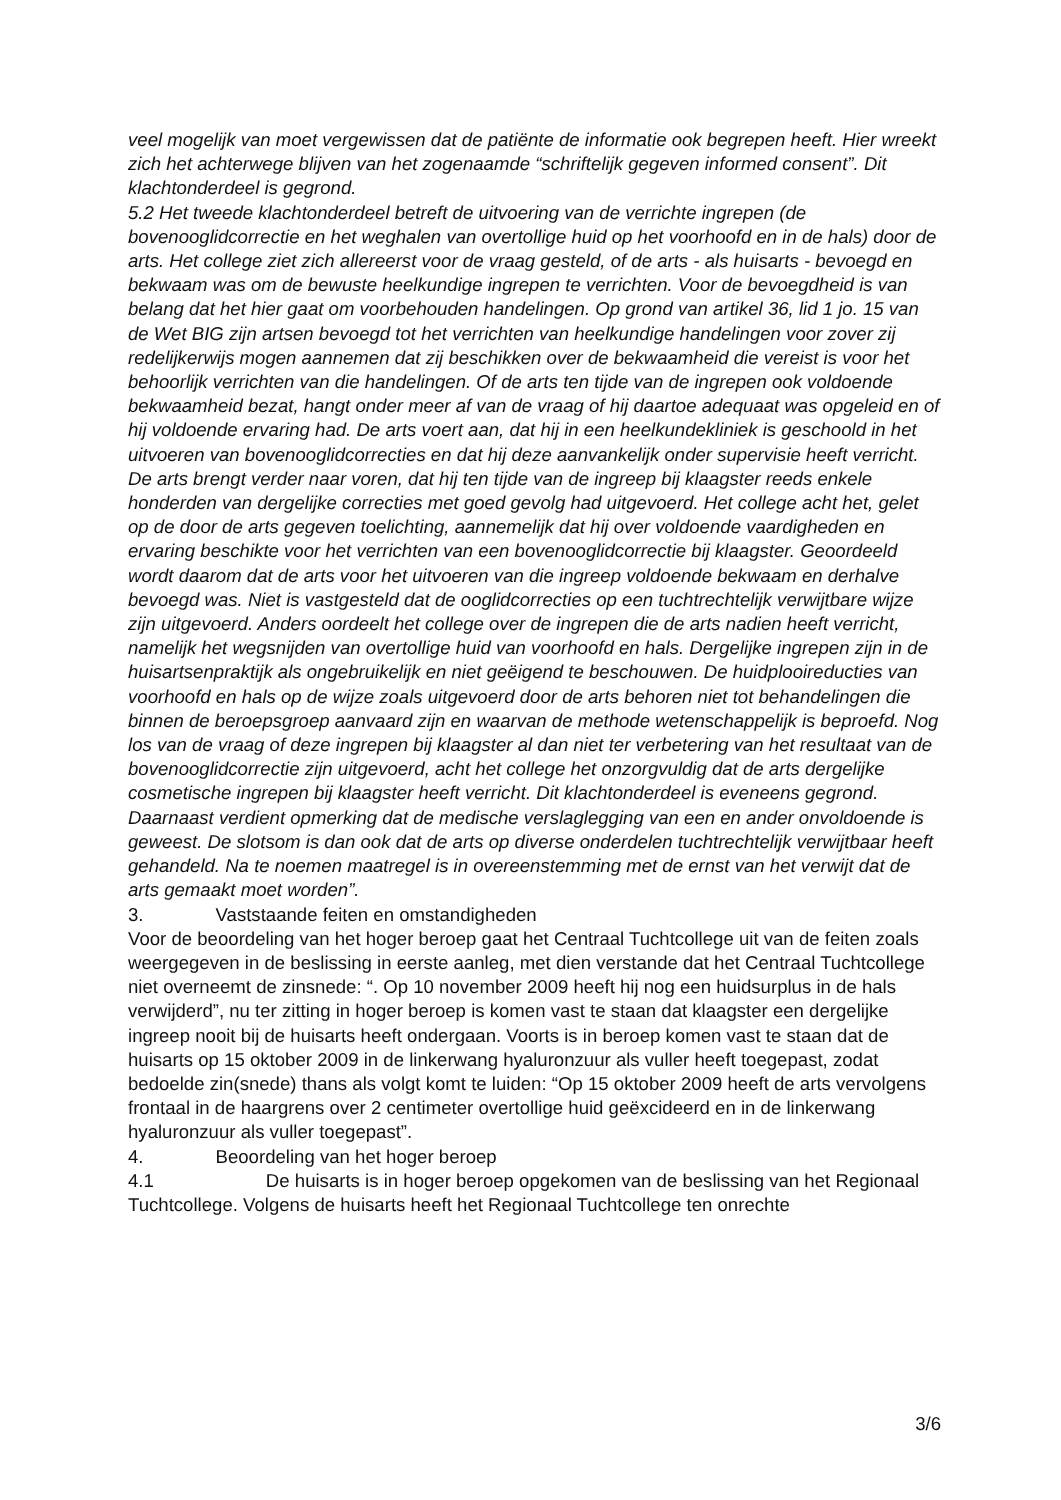veel mogelijk van moet vergewissen dat de patiënte de informatie ook begrepen heeft. Hier wreekt zich het achterwege blijven van het zogenaamde “schriftelijk gegeven informed consent”. Dit klachtonderdeel is gegrond.
5.2 Het tweede klachtonderdeel betreft de uitvoering van de verrichte ingrepen (de bovenooglidcorrectie en het weghalen van overtollige huid op het voorhoofd en in de hals) door de arts. Het college ziet zich allereerst voor de vraag gesteld, of de arts - als huisarts - bevoegd en bekwaam was om de bewuste heelkundige ingrepen te verrichten. Voor de bevoegdheid is van belang dat het hier gaat om voorbehouden handelingen. Op grond van artikel 36, lid 1 jo. 15 van de Wet BIG zijn artsen bevoegd tot het verrichten van heelkundige handelingen voor zover zij redelijkerwijs mogen aannemen dat zij beschikken over de bekwaamheid die vereist is voor het behoorlijk verrichten van die handelingen. Of de arts ten tijde van de ingrepen ook voldoende bekwaamheid bezat, hangt onder meer af van de vraag of hij daartoe adequaat was opgeleid en of hij voldoende ervaring had. De arts voert aan, dat hij in een heelkundekliniek is geschoold in het uitvoeren van bovenooglidcorrecties en dat hij deze aanvankelijk onder supervisie heeft verricht. De arts brengt verder naar voren, dat hij ten tijde van de ingreep bij klaagster reeds enkele honderden van dergelijke correcties met goed gevolg had uitgevoerd. Het college acht het, gelet op de door de arts gegeven toelichting, aannemelijk dat hij over voldoende vaardigheden en ervaring beschikte voor het verrichten van een bovenooglidcorrectie bij klaagster. Geoordeeld wordt daarom dat de arts voor het uitvoeren van die ingreep voldoende bekwaam en derhalve bevoegd was. Niet is vastgesteld dat de ooglidcorrecties op een tuchtrechtelijk verwijtbare wijze zijn uitgevoerd. Anders oordeelt het college over de ingrepen die de arts nadien heeft verricht, namelijk het wegsnijden van overtollige huid van voorhoofd en hals. Dergelijke ingrepen zijn in de huisartsenpraktijk als ongebruikelijk en niet geëigend te beschouwen. De huidplooireducties van voorhoofd en hals op de wijze zoals uitgevoerd door de arts behoren niet tot behandelingen die binnen de beroepsgroep aanvaard zijn en waarvan de methode wetenschappelijk is beproefd. Nog los van de vraag of deze ingrepen bij klaagster al dan niet ter verbetering van het resultaat van de bovenooglidcorrectie zijn uitgevoerd, acht het college het onzorgvuldig dat de arts dergelijke cosmetische ingrepen bij klaagster heeft verricht. Dit klachtonderdeel is eveneens gegrond. Daarnaast verdient opmerking dat de medische verslaglegging van een en ander onvoldoende is geweest. De slotsom is dan ook dat de arts op diverse onderdelen tuchtrechtelijk verwijtbaar heeft gehandeld. Na te noemen maatregel is in overeenstemming met de ernst van het verwijt dat de arts gemaakt moet worden”.
3. Vaststaande feiten en omstandigheden
Voor de beoordeling van het hoger beroep gaat het Centraal Tuchtcollege uit van de feiten zoals weergegeven in de beslissing in eerste aanleg, met dien verstande dat het Centraal Tuchtcollege niet overneemt de zinsnede: “. Op 10 november 2009 heeft hij nog een huidsurplus in de hals verwijderd”, nu ter zitting in hoger beroep is komen vast te staan dat klaagster een dergelijke ingreep nooit bij de huisarts heeft ondergaan. Voorts is in beroep komen vast te staan dat de huisarts op 15 oktober 2009 in de linkerwang hyaluronzuur als vuller heeft toegepast, zodat bedoelde zin(snede) thans als volgt komt te luiden: “Op 15 oktober 2009 heeft de arts vervolgens frontaal in de haargrens over 2 centimeter overtollige huid geëxcideerd en in de linkerwang hyaluronzuur als vuller toegepast”.
4. Beoordeling van het hoger beroep
4.1 De huisarts is in hoger beroep opgekomen van de beslissing van het Regionaal Tuchtcollege. Volgens de huisarts heeft het Regionaal Tuchtcollege ten onrechte
3/6